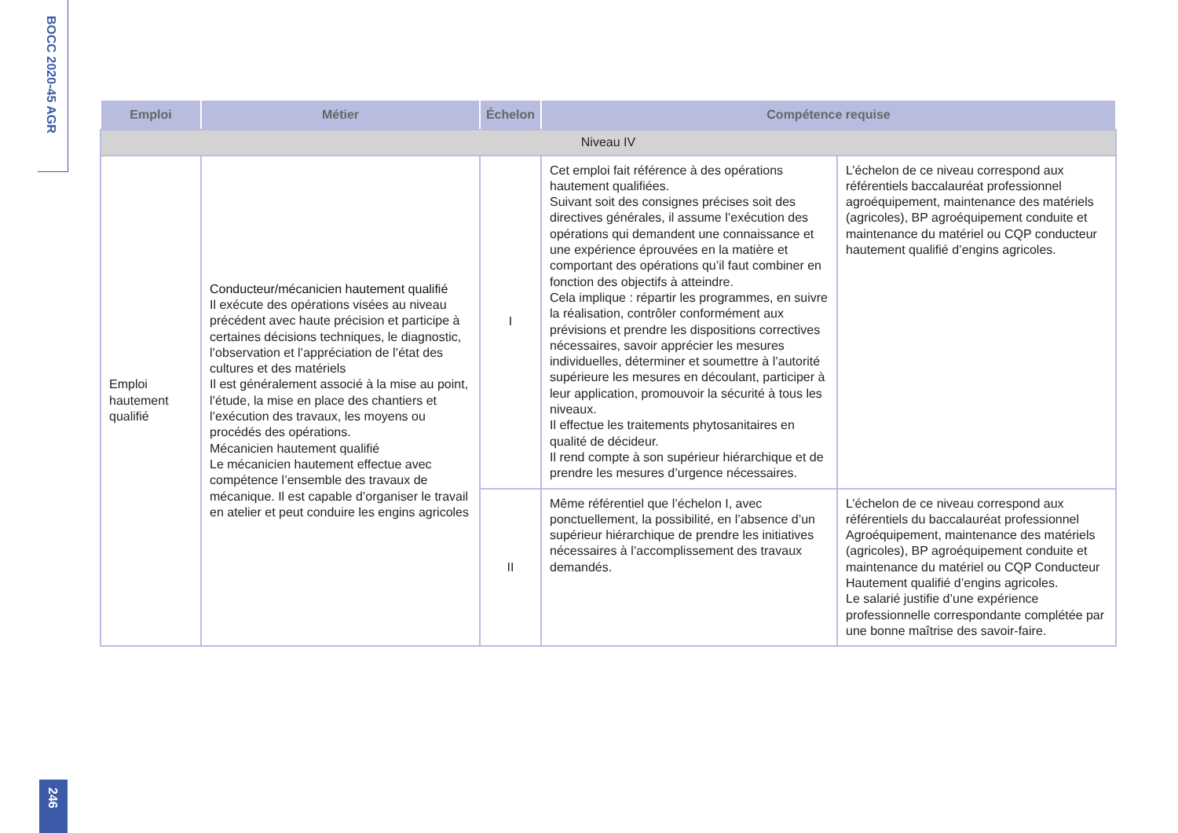BOCC 2020-45 AGR
| Emploi | Métier | Échelon | Compétence requise | |
| --- | --- | --- | --- | --- |
| Niveau IV | | | | |
| Emploi hautement qualifié | Conducteur/mécanicien hautement qualifié Il exécute des opérations visées au niveau précédent avec haute précision et participe à certaines décisions techniques, le diagnostic, l’observation et l’appréciation de l’état des cultures et des matériels Il est généralement associé à la mise au point, l’étude, la mise en place des chantiers et l’exécution des travaux, les moyens ou procédés des opérations. Mécanicien hautement qualifié Le mécanicien hautement effectue avec compétence l’ensemble des travaux de mécanique. Il est capable d’organiser le travail en atelier et peut conduire les engins agricoles | I | Cet emploi fait référence à des opérations hautement qualifiées. Suivant soit des consignes précises soit des directives générales, il assume l’exécution des opérations qui demandent une connaissance et une expérience éprouvées en la matière et comportant des opérations qu’il faut combiner en fonction des objectifs à atteindre. Cela implique : répartir les programmes, en suivre la réalisation, contrôler conformément aux prévisions et prendre les dispositions correctives nécessaires, savoir apprécier les mesures individuelles, déterminer et soumettre à l’autorité supérieure les mesures en découlant, participer à leur application, promouvoir la sécurité à tous les niveaux. Il effectue les traitements phytosanitaires en qualité de décideur. Il rend compte à son supérieur hiérarchique et de prendre les mesures d’urgence nécessaires. | L’échelon de ce niveau correspond aux référentiels baccalauréat professionnel agroéquipement, maintenance des matériels (agricoles), BP agroéquipement conduite et maintenance du matériel ou CQP conducteur hautement qualifié d’engins agricoles. |
| | | II | Même référentiel que l’échelon I, avec ponctuellement, la possibilité, en l’absence d’un supérieur hiérarchique de prendre les initiatives nécessaires à l’accomplissement des travaux demandés. | L’échelon de ce niveau correspond aux référentiels du baccalauréat professionnel Agroéquipement, maintenance des matériels (agricoles), BP agroéquipement conduite et maintenance du matériel ou CQP Conducteur Hautement qualifié d’engins agricoles. Le salarié justifie d’une expérience professionnelle correspondante complétée par une bonne maîtrise des savoir-faire. |
246